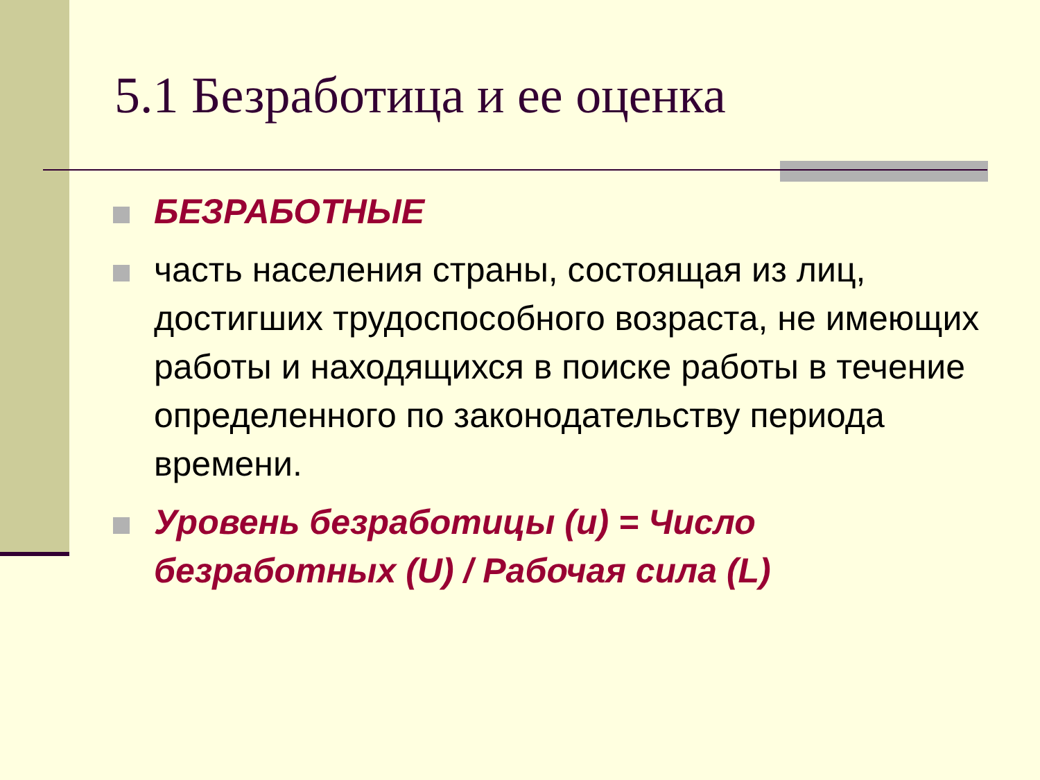5.1 Безработица и ее оценка
БЕЗРАБОТНЫЕ
часть населения страны, состоящая из лиц, достигших трудоспособного возраста, не имеющих работы и находящихся в поиске работы в течение определенного по законодательству периода времени.
Уровень безработицы (u) = Число безработных (U) / Рабочая сила (L)